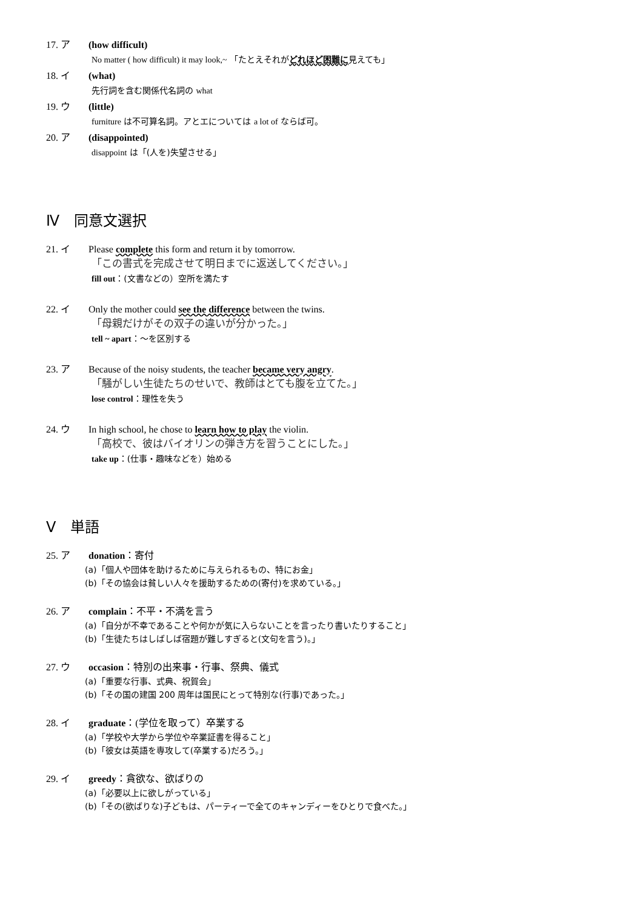17. ア (how difficult)
No matter ( how difficult) it may look,~ 「たとえそれがどれほど困難に見えても」
18. イ (what)
先行詞を含む関係代名詞の what
19. ウ (little)
furniture は不可算名詞。アとエについては a lot of ならば可。
20. ア (disappointed)
disappoint は「(人を)失望させる」
Ⅳ　同意文選択
21. イ Please complete this form and return it by tomorrow.
「この書式を完成させて明日までに返送してください。」
fill out：(文書などの）空所を満たす
22. イ Only the mother could see the difference between the twins.
「母親だけがその双子の違いが分かった。」
tell ~ apart：〜を区別する
23. ア Because of the noisy students, the teacher became very angry.
「騒がしい生徒たちのせいで、教師はとても腹を立てた。」
lose control：理性を失う
24. ウ In high school, he chose to learn how to play the violin.
「高校で、彼はバイオリンの弾き方を習うことにした。」
take up：(仕事・趣味などを）始める
Ⅴ　単語
25. ア donation：寄付
(a)「個人や団体を助けるために与えられるもの、特にお金」
(b)「その協会は貧しい人々を援助するための(寄付)を求めている。」
26. ア complain：不平・不満を言う
(a)「自分が不幸であることや何かが気に入らないことを言ったり書いたりすること」
(b)「生徒たちはしばしば宿題が難しすぎると(文句を言う)。」
27. ウ occasion：特別の出来事・行事、祭典、儀式
(a)「重要な行事、式典、祝賀会」
(b)「その国の建国 200 周年は国民にとって特別な(行事)であった。」
28. イ graduate：(学位を取って）卒業する
(a)「学校や大学から学位や卒業証書を得ること」
(b)「彼女は英語を専攻して(卒業する)だろう。」
29. イ greedy：貪欲な、欲ばりの
(a)「必要以上に欲しがっている」
(b)「その(欲ばりな)子どもは、パーティーで全てのキャンディーをひとりで食べた。」